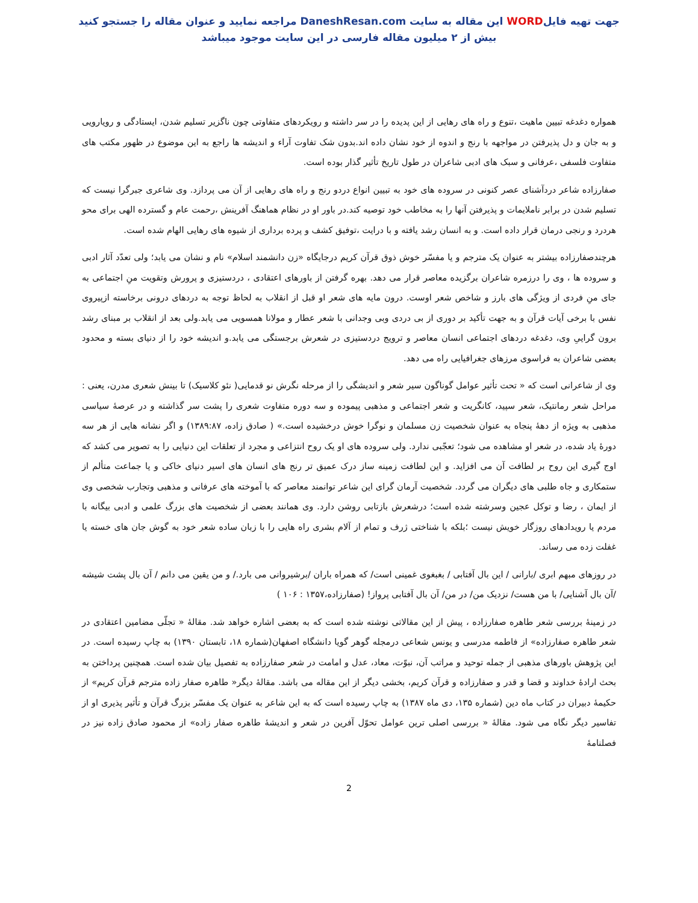جهت تهیه فایلWORD این مقاله به سایت DaneshResan.com مراجعه نمایید و عنوان مقاله را جستجو کنید
بیش از ۲ میلیون مقاله فارسی در این سایت موجود میباشد
همواره دغدغه تبیین ماهیت ،تنوع و راه های رهایی از این پدیده را در سر داشته و رویکردهای متفاوتی چون ناگزیر تسلیم شدن، ایستادگی و رویارویی و به جان و دل پذیرفتن در مواجهه با رنج و اندوه از خود نشان داده اند.بدون شک تفاوت آراء و اندیشه ها راجع به این موضوع در ظهور مکتب های متفاوت فلسفی ،عرفانی و سبک های ادبی شاعران در طول تاریخ تأثیر گذار بوده است.
صفارزاده شاعر دردآشنای عصر کنونی در سروده های خود به تبیین انواع دردو رنج و راه های رهایی از آن می پردازد. وی شاعری جبرگرا نیست که تسلیم شدن در برابر ناملایمات و پذیرفتن آنها را به مخاطب خود توصیه کند.در باور او در نظام هماهنگ آفرینش ،رحمت عام و گسترده الهی برای محو هردرد و رنجی درمان قرار داده است. و به انسان رشد یافته و با درایت ،توفیق کشف و پرده برداری از شیوه های رهایی الهام شده است.
هرچندصفارزاده بیشتر به عنوان یک مترجم و یا مفسّر خوش ذوق قرآن کریم درجایگاه «زن دانشمند اسلام» نام و نشان می یابد؛ ولی تعدّد آثار ادبی و سروده ها ، وی را درزمره شاعران برگزیده معاصر قرار می دهد. بهره گرفتن از باورهای اعتقادی ، دردستیزی و پرورش وتقویت منِ اجتماعی به جای منِ فردی از ویژگی های بارز و شاخص شعر اوست. درون مایه های شعر او قبل از انقلاب به لحاظ توجه به دردهای درونی برخاسته ازپیروی نفس با برخی آیات قرآن و به جهت تأکید بر دوری از بی دردی وبی وجدانی با شعر عطار و مولانا همسویی می یابد.ولی بعد از انقلاب بر مبنای رشد برون گراییِ وی، دغدغه دردهای اجتماعی انسان معاصر و ترویج دردستیزی در شعرش برجستگی می یابد.و اندیشه خود را از دنیای بسته و محدود بعضی شاعران به فراسوی مرزهای جغرافیایی راه می دهد.
وی از شاعرانی است که « تحت تأثیر عوامل گوناگون سیر شعر و اندیشگی را از مرحله نگرش نو قدمایی( نئو کلاسیک) تا بینش شعری مدرن، یعنی : مراحل شعر رمانتیک، شعر سپید، کانگریت و شعر اجتماعی و مذهبی پیموده و سه دوره متفاوت شعری را پشت سر گذاشته و در عرصهٔ سیاسی مذهبی به ویژه از دههٔ پنجاه به عنوان شخصیت زن مسلمان و نوگرا خوش درخشیده است.» ( صادق زاده، ۱۳۸۹:۸۷) و اگر نشانه هایی از هر سه دورهٔ یاد شده، در شعر او مشاهده می شود؛ تعجّبی ندارد. ولی سروده های او یک روح انتزاعی و مجرد از تعلقات این دنیایی را به تصویر می کشد که اوج گیری این روح بر لطافت آن می افزاید. و این لطافت زمینه ساز درک عمیق تر رنج های انسان های اسیر دنیای خاکی و یا جماعت متألم از ستمکاری و جاه طلبی های دیگران می گردد. شخصیت آرمان گرای این شاعر توانمند معاصر که با آموخته های عرفانی و مذهبی وتجارب شخصی وی از ایمان ، رضا و توکل عجین وسرشته شده است؛ درشعرش بازتابی روشن دارد. وی همانند بعضی از شخصیت های بزرگ علمی و ادبی بیگانه با مردم یا رویدادهای روزگار خویش نیست ؛بلکه با شناختی ژرف و تمام از آلام بشری راه هایی را با زبان ساده شعر خود به گوش جان های خسته یا غفلت زده می رساند.
در روزهای مبهم ابری /بارانی / این بال آفتابی / بغبغوی غمینی است/ که همراه باران /برشیروانی می بارد./ و من یقین می دانم / آن بال پشت شیشه /آن بال آشنایی/ با من هست/ نزدیک من/ در من/ آن بال آفتابی پرواز! (صفارزاده،۱۳۵۷ : ۱۰۶ )
در زمینهٔ بررسی شعر طاهره صفارزاده ، پیش از این مقالاتی نوشته شده است که به بعضی اشاره خواهد شد. مقالهٔ « تجلّی مضامین اعتقادی در شعر طاهره صفارزاده» از فاطمه مدرسی و یونس شعاعی درمجله گوهر گویا دانشگاه اصفهان(شماره ۱۸، تابستان ۱۳۹۰) به چاپ رسیده است. در این پژوهش باورهای مذهبی از جمله توحید و مراتب آن، نبوّت، معاد، عدل و امامت در شعر صفارزاده به تفصیل بیان شده است. همچنین پرداختن به بحث ارادهٔ خداوند و قضا و قدر و صفارزاده و قرآن کریم، بخشی دیگر از این مقاله می باشد. مقالهٔ دیگر« طاهره صفار زاده مترجم قرآن کریم» از حکیمهٔ دبیران در کتاب ماه دین (شماره ۱۳۵، دی ماه ۱۳۸۷) به چاپ رسیده است که به این شاعر به عنوان یک مفسّر بزرگ قرآن و تأثیر پذیری او از تفاسیر دیگر نگاه می شود. مقالهٔ « بررسی اصلی ترین عوامل تحوّل آفرین در شعر و اندیشهٔ طاهره صفار زاده» از محمود صادق زاده نیز در فصلنامهٔ
2